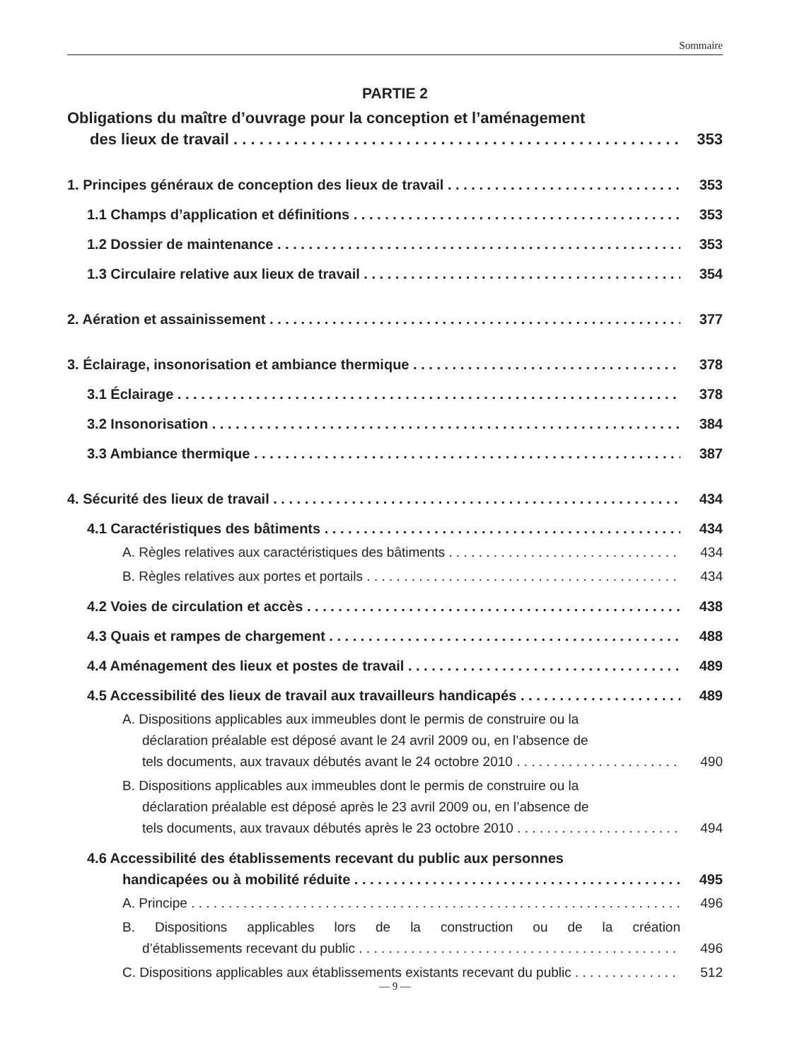Sommaire
PARTIE 2
Obligations du maître d’ouvrage pour la conception et l’aménagement
des lieux de travail 353
1. Principes généraux de conception des lieux de travail 353
1.1 Champs d’application et définitions 353
1.2 Dossier de maintenance 353
1.3 Circulaire relative aux lieux de travail 354
2. Aération et assainissement 377
3. Éclairage, insonorisation et ambiance thermique 378
3.1 Éclairage 378
3.2 Insonorisation 384
3.3 Ambiance thermique 387
4. Sécurité des lieux de travail 434
4.1 Caractéristiques des bâtiments 434
A. Règles relatives aux caractéristiques des bâtiments 434
B. Règles relatives aux portes et portails 434
4.2 Voies de circulation et accès 438
4.3 Quais et rampes de chargement 488
4.4 Aménagement des lieux et postes de travail 489
4.5 Accessibilité des lieux de travail aux travailleurs handicapés 489
A. Dispositions applicables aux immeubles dont le permis de construire ou la
déclaration préalable est déposé avant le 24 avril 2009 ou, en l’absence de
tels documents, aux travaux débutés avant le 24 octobre 2010 490
B. Dispositions applicables aux immeubles dont le permis de construire ou la
déclaration préalable est déposé après le 23 avril 2009 ou, en l’absence de
tels documents, aux travaux débutés après le 23 octobre 2010 494
4.6 Accessibilité des établissements recevant du public aux personnes
handicapées ou à mobilité réduite 495
A. Principe 496
B. Dispositions applicables lors de la construction ou de la création
d’établissements recevant du public 496
C. Dispositions applicables aux établissements existants recevant du public 512
— 9 —